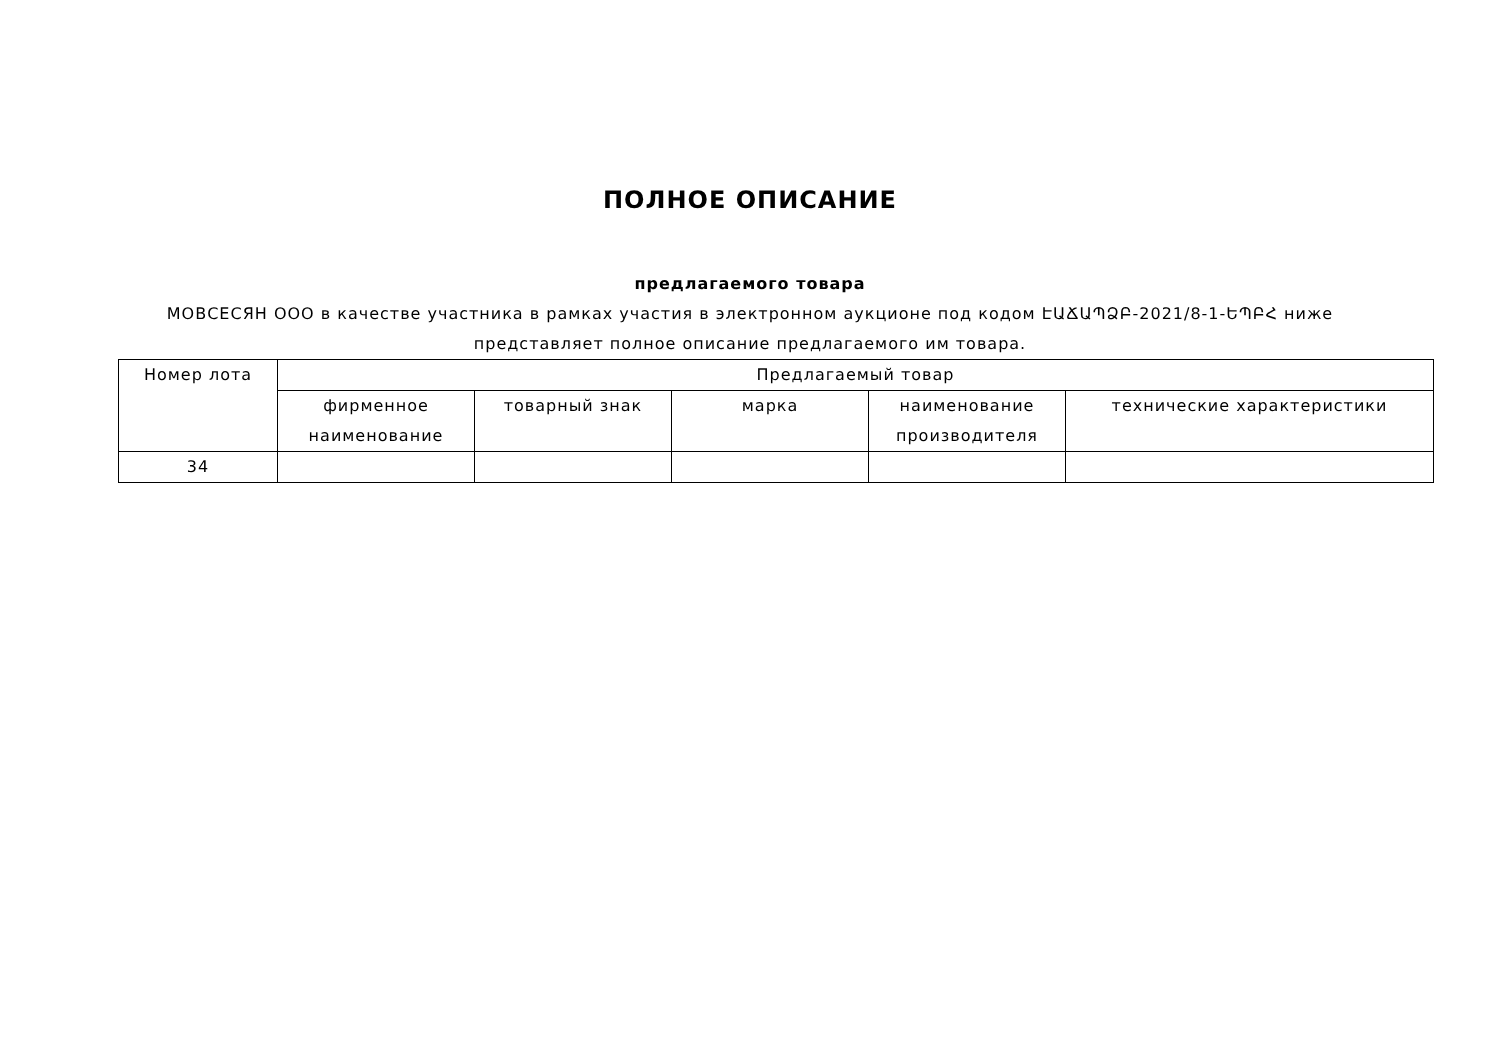ПОЛНОЕ ОПИСАНИЕ
предлагаемого товара
МОВСЕСЯН ООО в качестве участника в рамках участия в электронном аукционе под кодом ԷԱՃԱՊՁԲ-2021/8-1-ԵՊԲՀ ниже
представляет полное описание предлагаемого им товара.
| Номер лота | Предлагаемый товар | | | | |
| --- | --- | --- | --- | --- | --- |
| | фирменное наименование | товарный знак | марка | наименование производителя | технические характеристики |
| 34 | | | | | |